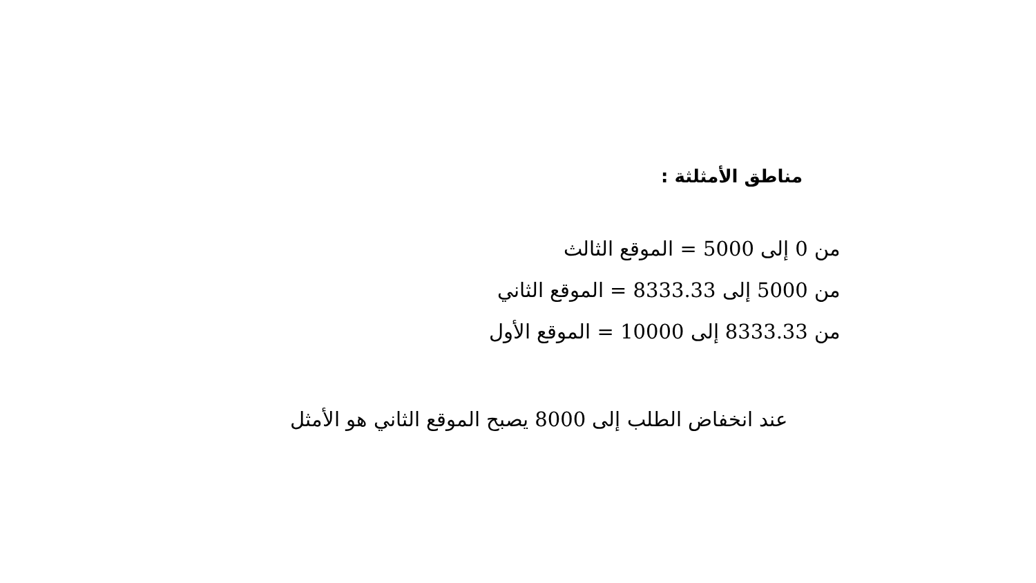مناطق الأمثلثة :
من 0 إلى 5000 = الموقع الثالث
من 5000 إلى 8333.33 = الموقع الثاني
من 8333.33 إلى 10000 = الموقع الأول
عند انخفاض الطلب إلى 8000 يصبح الموقع الثاني هو الأمثل